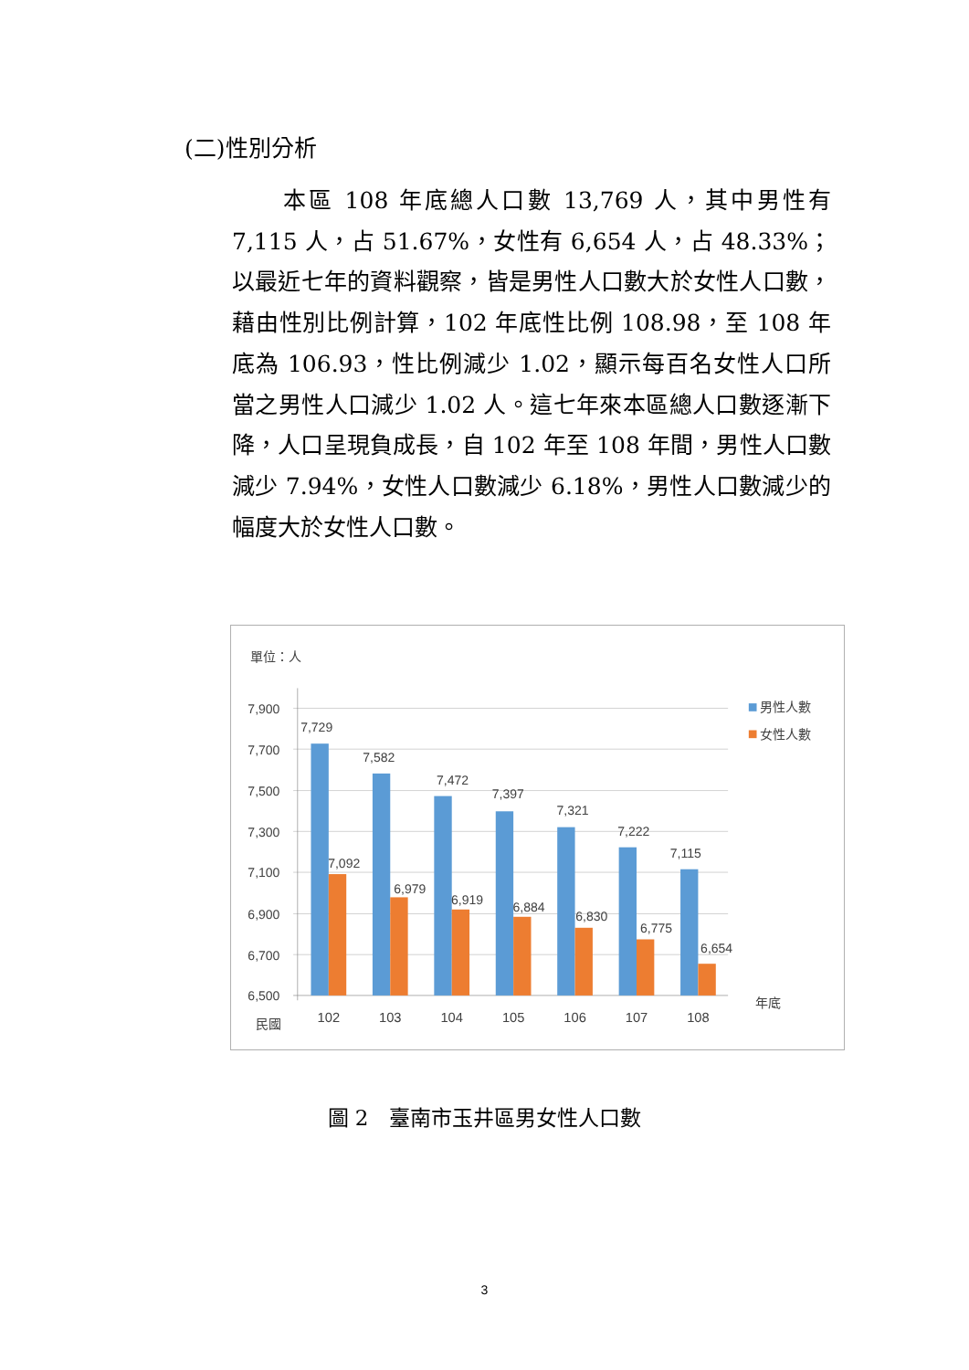(二)性別分析
本區 108 年底總人口數 13,769 人，其中男性有 7,115 人，占 51.67%，女性有 6,654 人，占 48.33%；以最近七年的資料觀察，皆是男性人口數大於女性人口數，藉由性別比例計算，102 年底性比例 108.98，至 108 年底為 106.93，性比例減少 1.02，顯示每百名女性人口所當之男性人口減少 1.02 人。這七年來本區總人口數逐漸下降，人口呈現負成長，自 102 年至 108 年間，男性人口數減少 7.94%，女性人口數減少 6.18%，男性人口數減少的幅度大於女性人口數。
單位：人
7,900
7,700
7,500
7,300
7,100
6,900
6,700
6,500
7,729
7,582
7,472
7,397
7,321
7,222
7,115
7,092
6,979
6,919
6,884
6,830
6,775
6,654
102
103
104
105
106
107
108
民國
年底
男性人數
女性人數
圖 2　臺南市玉井區男女性人口數
3